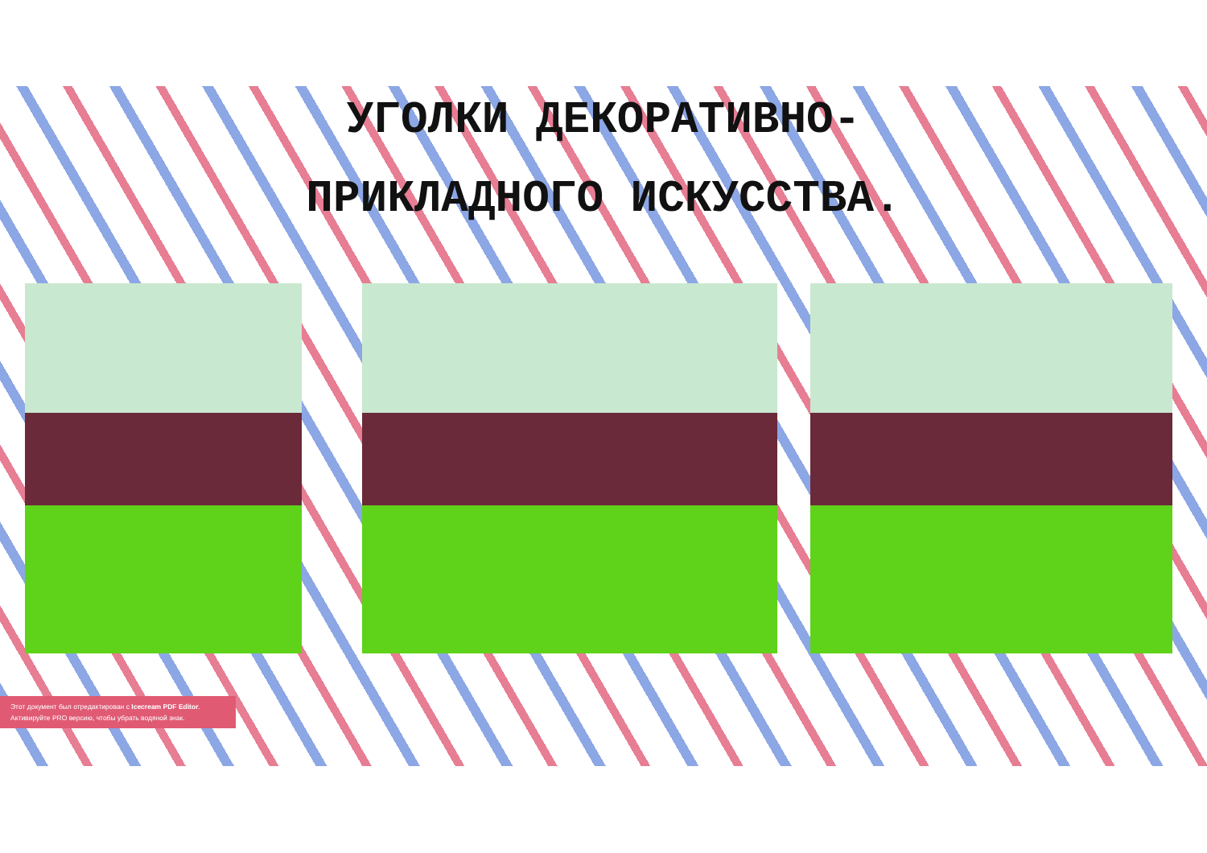УГОЛКИ ДЕКОРАТИВНО-
ПРИКЛАДНОГО ИСКУССТВА.
Этот документ был отредактирован с Icecream PDF Editor.
Активируйте PRO версию, чтобы убрать водяной знак.